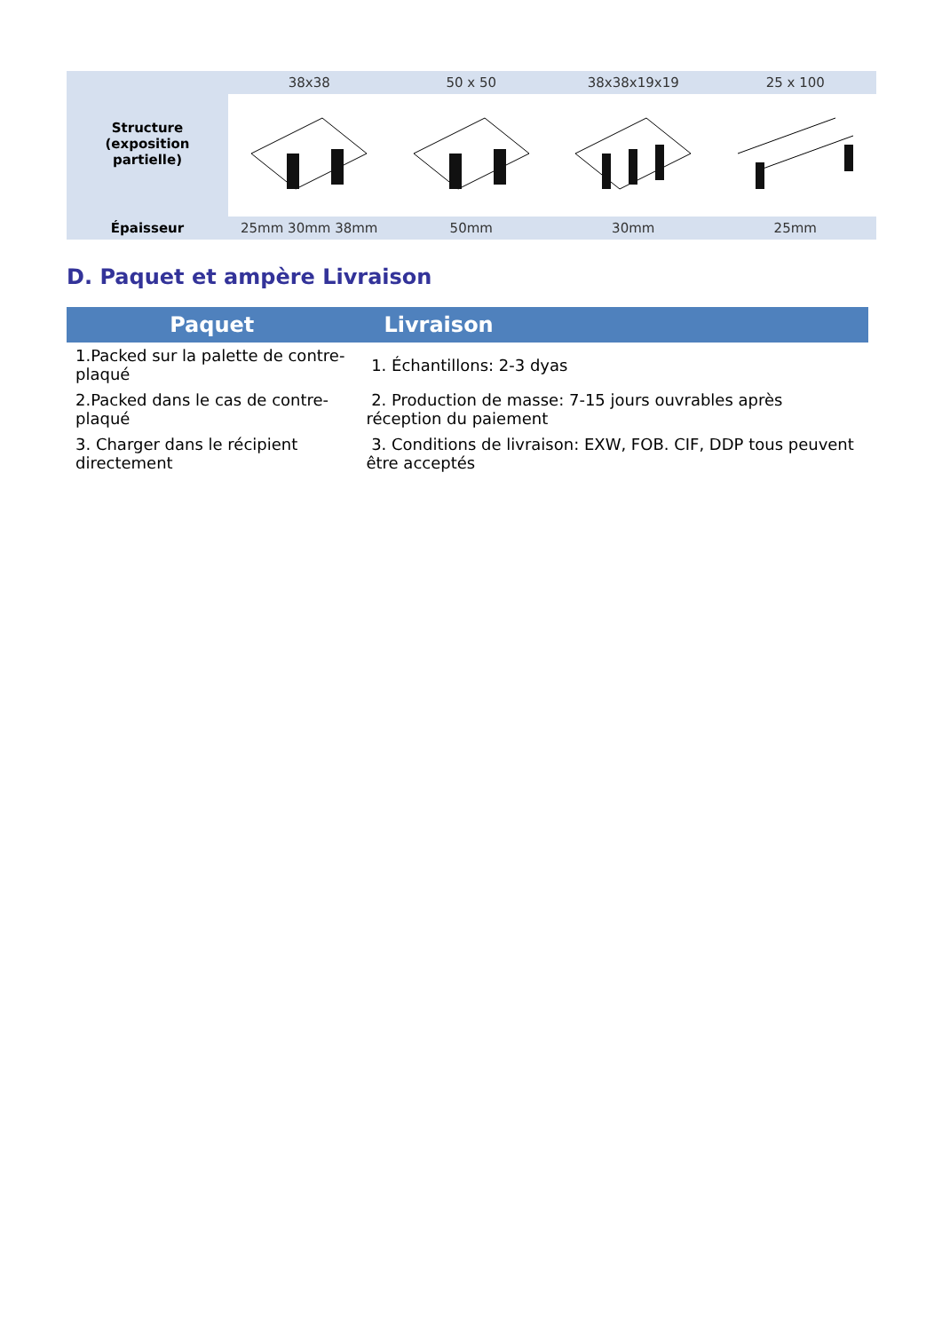| Structure (exposition partielle) | 38x38 | 50 x 50 | 38x38x19x19 | 25 x 100 |
| Épaisseur | 25mm 30mm 38mm | 50mm | 30mm | 25mm |
D. Paquet et ampère Livraison
| Paquet | Livraison |
| --- | --- |
| 1.Packed sur la palette de contre-plaqué | 1. Échantillons: 2-3 dyas |
| 2.Packed dans le cas de contre-plaqué | 2. Production de masse: 7-15 jours ouvrables après réception du paiement |
| 3. Charger dans le récipient directement | 3. Conditions de livraison: EXW, FOB. CIF, DDP tous peuvent être acceptés |